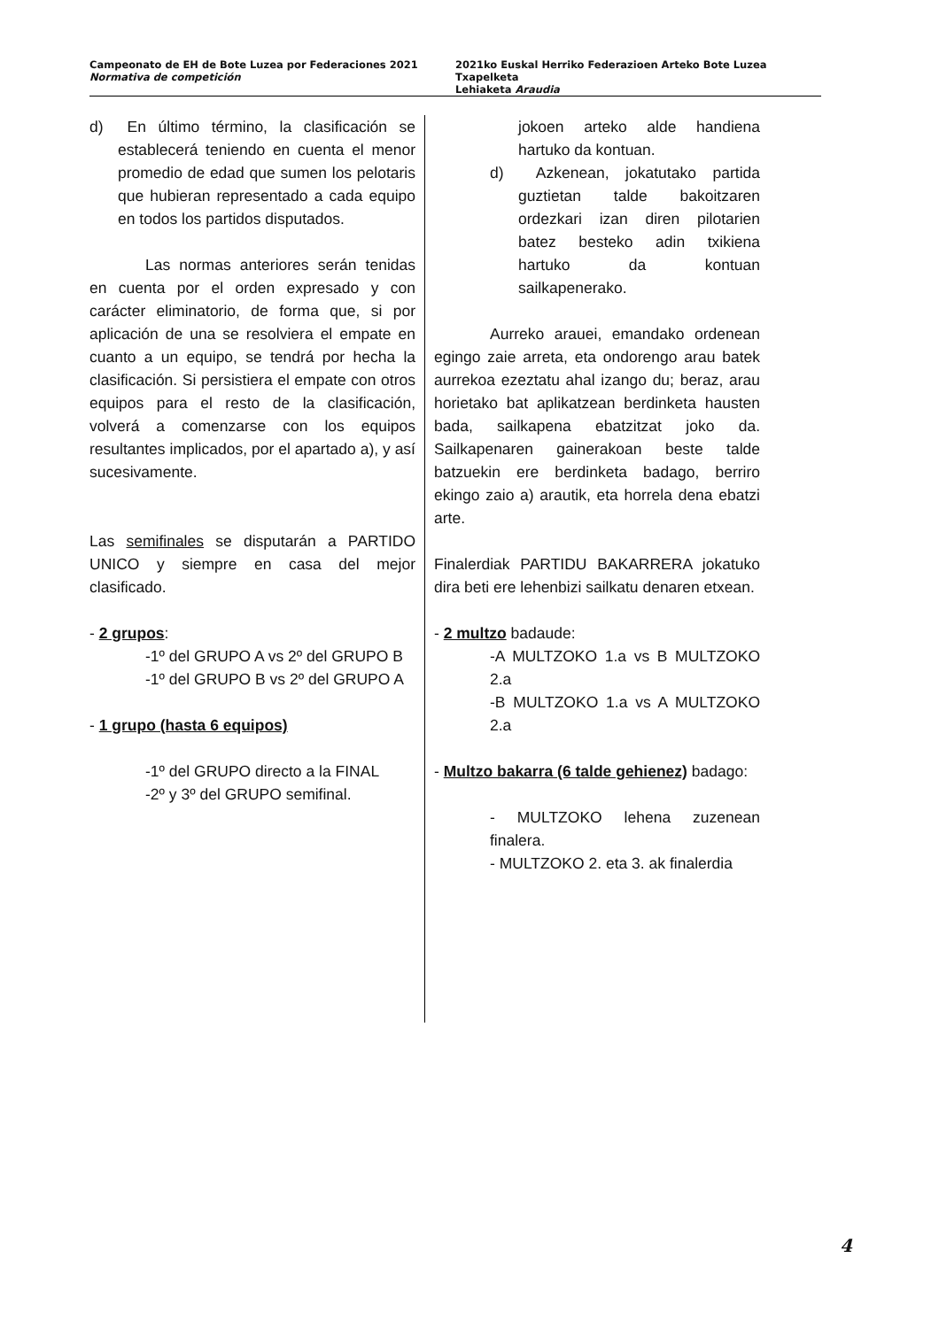Campeonato de EH de Bote Luzea por Federaciones 2021
Normativa de competición
2021ko Euskal Herriko Federazioen Arteko Bote Luzea Txapelketa
Lehiaketa Araudia
d) En último término, la clasificación se establecerá teniendo en cuenta el menor promedio de edad que sumen los pelotaris que hubieran representado a cada equipo en todos los partidos disputados.
Las normas anteriores serán tenidas en cuenta por el orden expresado y con carácter eliminatorio, de forma que, si por aplicación de una se resolviera el empate en cuanto a un equipo, se tendrá por hecha la clasificación. Si persistiera el empate con otros equipos para el resto de la clasificación, volverá a comenzarse con los equipos resultantes implicados, por el apartado a), y así sucesivamente.
Las semifinales se disputarán a PARTIDO UNICO y siempre en casa del mejor clasificado.
- 2 grupos:
-1º del GRUPO A vs 2º del GRUPO B
-1º del GRUPO B vs 2º del GRUPO A
- 1 grupo (hasta 6 equipos)
-1º del GRUPO directo a la FINAL
-2º y 3º del GRUPO semifinal.
jokoen arteko alde handiena hartuko da kontuan.
d) Azkenean, jokatutako partida guztietan talde bakoitzaren ordezkari izan diren pilotarien batez besteko adin txikiena hartuko da kontuan sailkapenerako.
Aurreko arauei, emandako ordenean egingo zaie arreta, eta ondorengo arau batek aurrekoa ezeztatu ahal izango du; beraz, arau horietako bat aplikatzean berdinketa hausten bada, sailkapena ebatzitzat joko da. Sailkapenaren gainerakoan beste talde batzuekin ere berdinketa badago, berriro ekingo zaio a) arautik, eta horrela dena ebatzi arte.
Finalerdiak PARTIDU BAKARRERA jokatuko dira beti ere lehenbizi sailkatu denaren etxean.
- 2 multzo badaude:
-A MULTZOKO 1.a vs B MULTZOKO 2.a
-B MULTZOKO 1.a vs A MULTZOKO 2.a
- Multzo bakarra (6 talde gehienez) badago:
- MULTZOKO lehena zuzenean finalera.
- MULTZOKO 2. eta 3. ak finalerdia
4